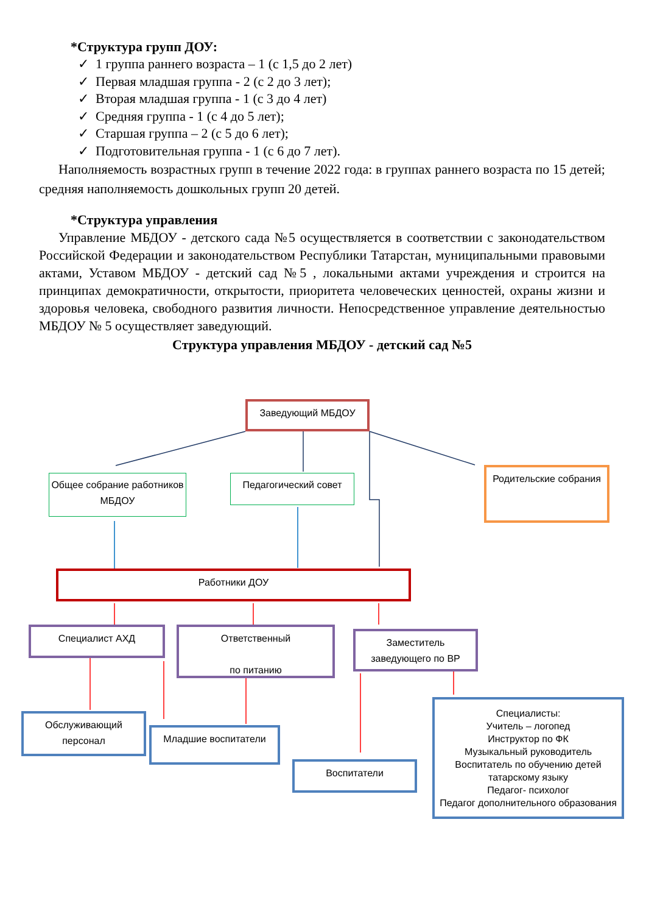*Структура групп ДОУ:
✓ 1 группа раннего возраста – 1 (с 1,5 до 2 лет)
✓ Первая младшая группа - 2 (с 2 до 3 лет);
✓ Вторая младшая группа - 1 (с 3 до 4 лет)
✓ Средняя группа - 1 (с 4 до 5 лет);
✓ Старшая группа – 2 (с 5 до 6 лет);
✓ Подготовительная группа - 1 (с 6 до 7 лет).
Наполняемость возрастных групп в течение 2022 года: в группах раннего возраста по 15 детей; средняя наполняемость дошкольных групп 20 детей.
*Структура управления
Управление МБДОУ - детского сада №5 осуществляется в соответствии с законодательством Российской Федерации и законодательством Республики Татарстан, муниципальными правовыми актами, Уставом МБДОУ - детский сад №5 , локальными актами учреждения и строится на принципах демократичности, открытости, приоритета человеческих ценностей, охраны жизни и здоровья человека, свободного развития личности. Непосредственное управление деятельностью МБДОУ № 5 осуществляет заведующий.
Структура управления МБДОУ - детский сад №5
Заведующий МБДОУ
Общее собрание работников МБДОУ
Педагогический совет
Родительские собрания
Работники ДОУ
Специалист АХД
Ответственный
по питанию
Заместитель заведующего по ВР
Обслуживающий персонал
Младшие воспитатели
Воспитатели
Специалисты:
Учитель – логопед
Инструктор по ФК
Музыкальный руководитель
Воспитатель по обучению детей татарскому языку
Педагог- психолог
Педагог дополнительного образования